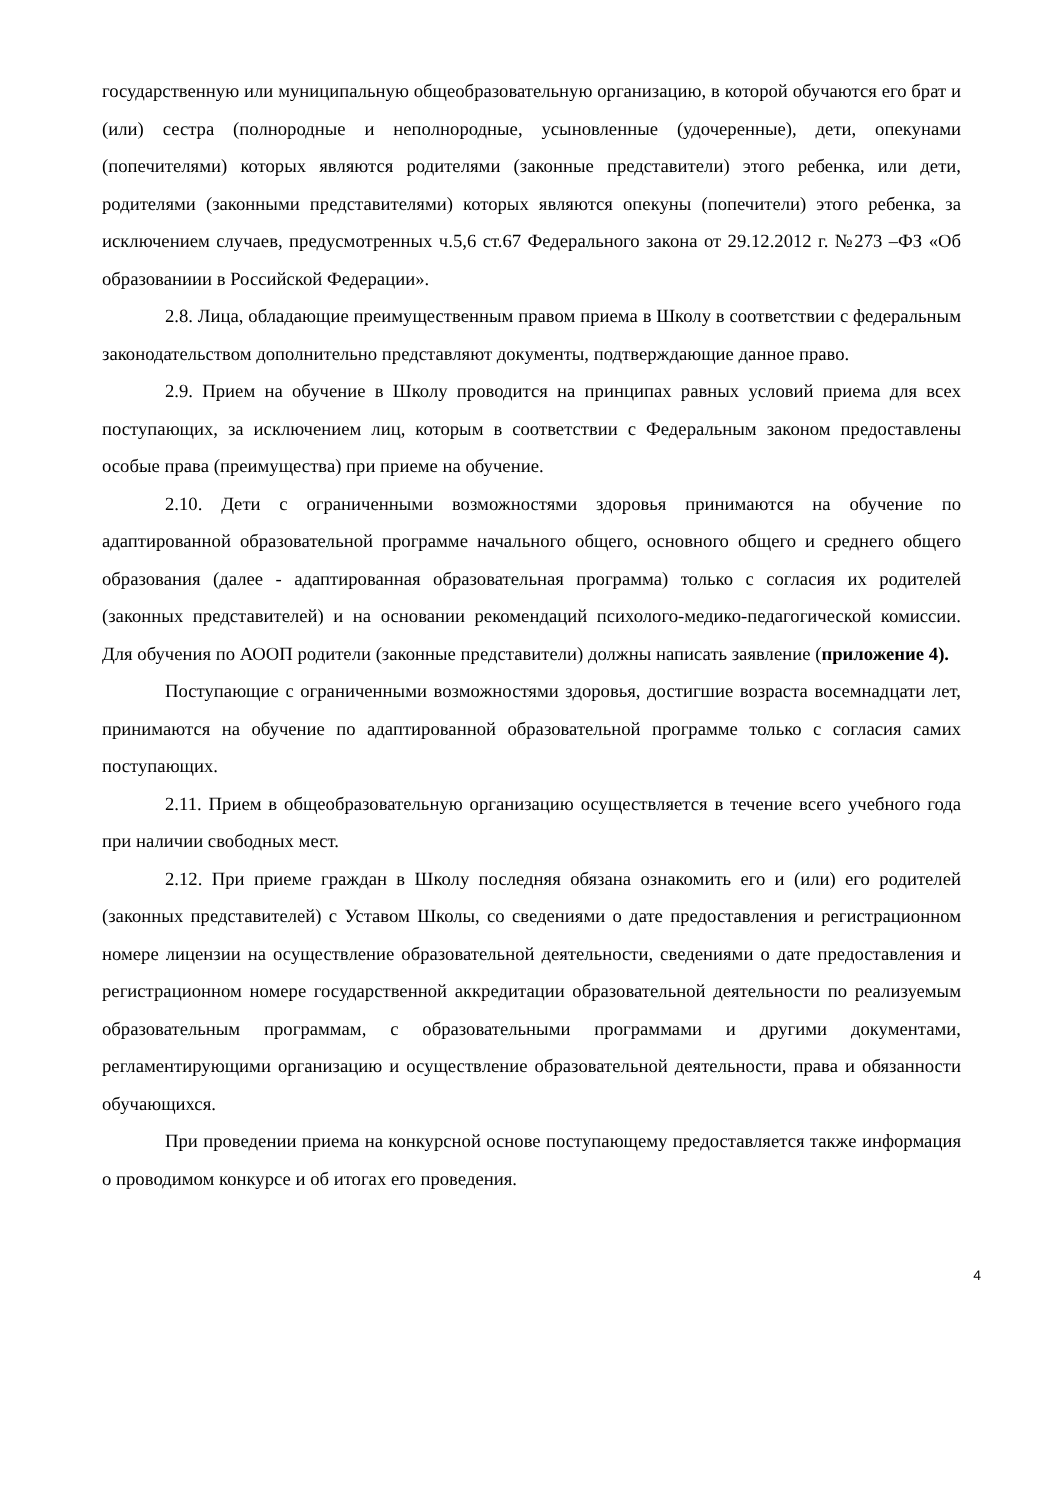государственную или муниципальную общеобразовательную организацию, в которой обучаются его брат и (или) сестра (полнородные и неполнородные, усыновленные (удочеренные), дети, опекунами (попечителями) которых являются родителями (законные представители) этого ребенка, или дети, родителями (законными представителями) которых являются опекуны (попечители) этого ребенка, за исключением случаев, предусмотренных ч.5,6 ст.67 Федерального закона от 29.12.2012 г. №273 –ФЗ «Об образованиии в Российской Федерации».
2.8. Лица, обладающие преимущественным правом приема в Школу в соответствии с федеральным законодательством дополнительно представляют документы, подтверждающие данное право.
2.9. Прием на обучение в Школу проводится на принципах равных условий приема для всех поступающих, за исключением лиц, которым в соответствии с Федеральным законом предоставлены особые права (преимущества) при приеме на обучение.
2.10. Дети с ограниченными возможностями здоровья принимаются на обучение по адаптированной образовательной программе начального общего, основного общего и среднего общего образования (далее - адаптированная образовательная программа) только с согласия их родителей (законных представителей) и на основании рекомендаций психолого-медико-педагогической комиссии. Для обучения по АООП родители (законные представители) должны написать заявление (приложение 4).
Поступающие с ограниченными возможностями здоровья, достигшие возраста восемнадцати лет, принимаются на обучение по адаптированной образовательной программе только с согласия самих поступающих.
2.11. Прием в общеобразовательную организацию осуществляется в течение всего учебного года при наличии свободных мест.
2.12. При приеме граждан в Школу последняя обязана ознакомить его и (или) его родителей (законных представителей) с Уставом Школы, со сведениями о дате предоставления и регистрационном номере лицензии на осуществление образовательной деятельности, сведениями о дате предоставления и регистрационном номере государственной аккредитации образовательной деятельности по реализуемым образовательным программам, с образовательными программами и другими документами, регламентирующими организацию и осуществление образовательной деятельности, права и обязанности обучающихся.
При проведении приема на конкурсной основе поступающему предоставляется также информация о проводимом конкурсе и об итогах его проведения.
4